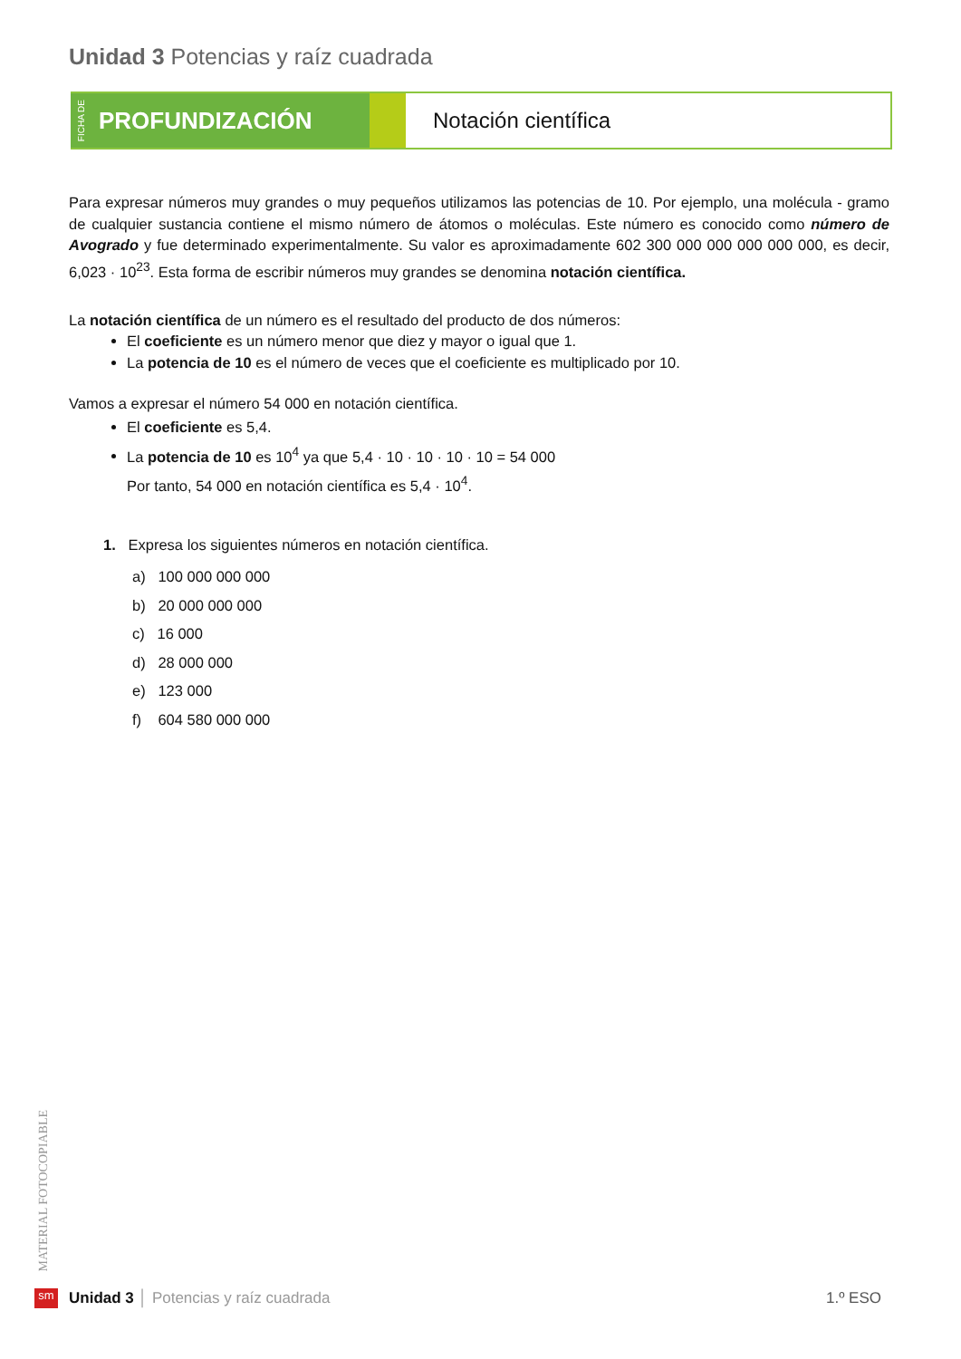Unidad 3 Potencias y raíz cuadrada
FICHA DE PROFUNDIZACIÓN
Notación científica
Para expresar números muy grandes o muy pequeños utilizamos las potencias de 10. Por ejemplo, una molécula - gramo de cualquier sustancia contiene el mismo número de átomos o moléculas. Este número es conocido como número de Avogrado y fue determinado experimentalmente. Su valor es aproximadamente 602 300 000 000 000 000 000, es decir, 6,023 · 10<sup>23</sup>. Esta forma de escribir números muy grandes se denomina notación científica.
La notación científica de un número es el resultado del producto de dos números:
El coeficiente es un número menor que diez y mayor o igual que 1.
La potencia de 10 es el número de veces que el coeficiente es multiplicado por 10.
Vamos a expresar el número 54 000 en notación científica.
El coeficiente es 5,4.
La potencia de 10 es 10<sup>4</sup> ya que 5,4 · 10 · 10 · 10 · 10 = 54 000
Por tanto, 54 000 en notación científica es 5,4 · 10<sup>4</sup>.
1. Expresa los siguientes números en notación científica.
a) 100 000 000 000
b) 20 000 000 000
c) 16 000
d) 28 000 000
e) 123 000
f) 604 580 000 000
MATERIAL FOTOCOPIABLE
sm Unidad 3 │ Potencias y raíz cuadrada 1.º ESO